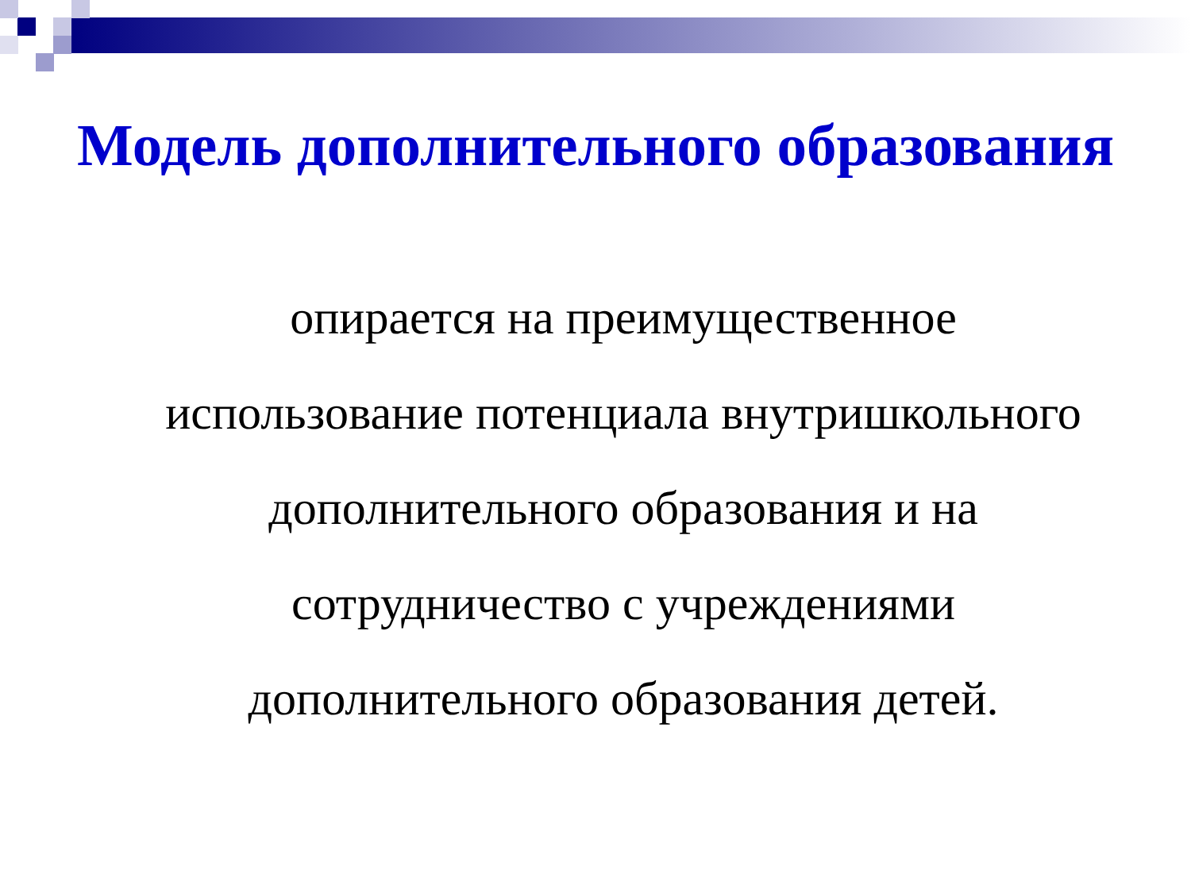Модель дополнительного образования
опирается на преимущественное
использование потенциала внутришкольного
дополнительного образования и на
сотрудничество с учреждениями
дополнительного образования детей.